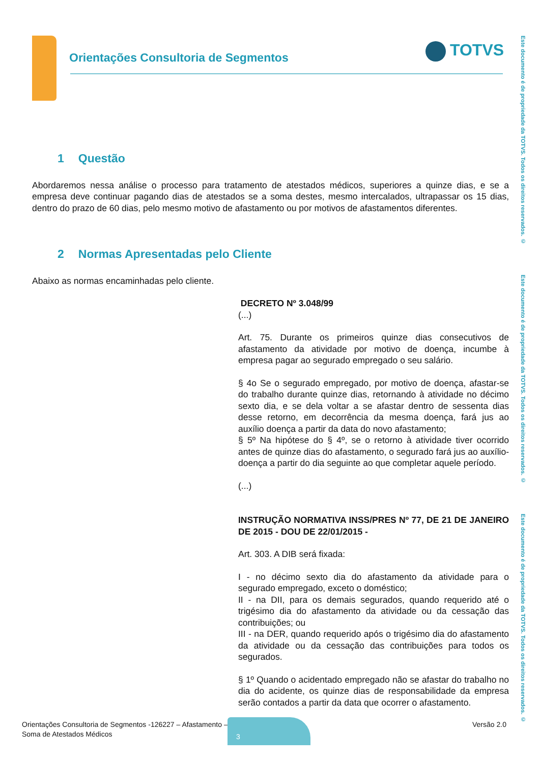Orientações Consultoria de Segmentos
TOTVS
Este documento é de propriedade da TOTVS. Todos os direitos reservados. ©
Este documento é de propriedade da TOTVS. Todos os direitos reservados. ©
Este documento é de propriedade da TOTVS. Todos os direitos reservados. ©
1 Questão
Abordaremos nessa análise o processo para tratamento de atestados médicos, superiores a quinze dias, e se a empresa deve continuar pagando dias de atestados se a soma destes, mesmo intercalados, ultrapassar os 15 dias, dentro do prazo de 60 dias, pelo mesmo motivo de afastamento ou por motivos de afastamentos diferentes.
2 Normas Apresentadas pelo Cliente
Abaixo as normas encaminhadas pelo cliente.
DECRETO Nº 3.048/99
(...)
Art. 75. Durante os primeiros quinze dias consecutivos de afastamento da atividade por motivo de doença, incumbe à empresa pagar ao segurado empregado o seu salário.
§ 4o Se o segurado empregado, por motivo de doença, afastar-se do trabalho durante quinze dias, retornando à atividade no décimo sexto dia, e se dela voltar a se afastar dentro de sessenta dias desse retorno, em decorrência da mesma doença, fará jus ao auxílio doença a partir da data do novo afastamento;
§ 5º Na hipótese do § 4º, se o retorno à atividade tiver ocorrido antes de quinze dias do afastamento, o segurado fará jus ao auxílio-doença a partir do dia seguinte ao que completar aquele período.
(...)
INSTRUÇÃO NORMATIVA INSS/PRES Nº 77, DE 21 DE JANEIRO DE 2015 - DOU DE 22/01/2015 -
Art. 303. A DIB será fixada:
I - no décimo sexto dia do afastamento da atividade para o segurado empregado, exceto o doméstico;
II - na DII, para os demais segurados, quando requerido até o trigésimo dia do afastamento da atividade ou da cessação das contribuições; ou
III - na DER, quando requerido após o trigésimo dia do afastamento da atividade ou da cessação das contribuições para todos os segurados.
§ 1º Quando o acidentado empregado não se afastar do trabalho no dia do acidente, os quinze dias de responsabilidade da empresa serão contados a partir da data que ocorrer o afastamento.
Orientações Consultoria de Segmentos -126227 – Afastamento –
Soma de Atestados Médicos
3 Versão 2.0